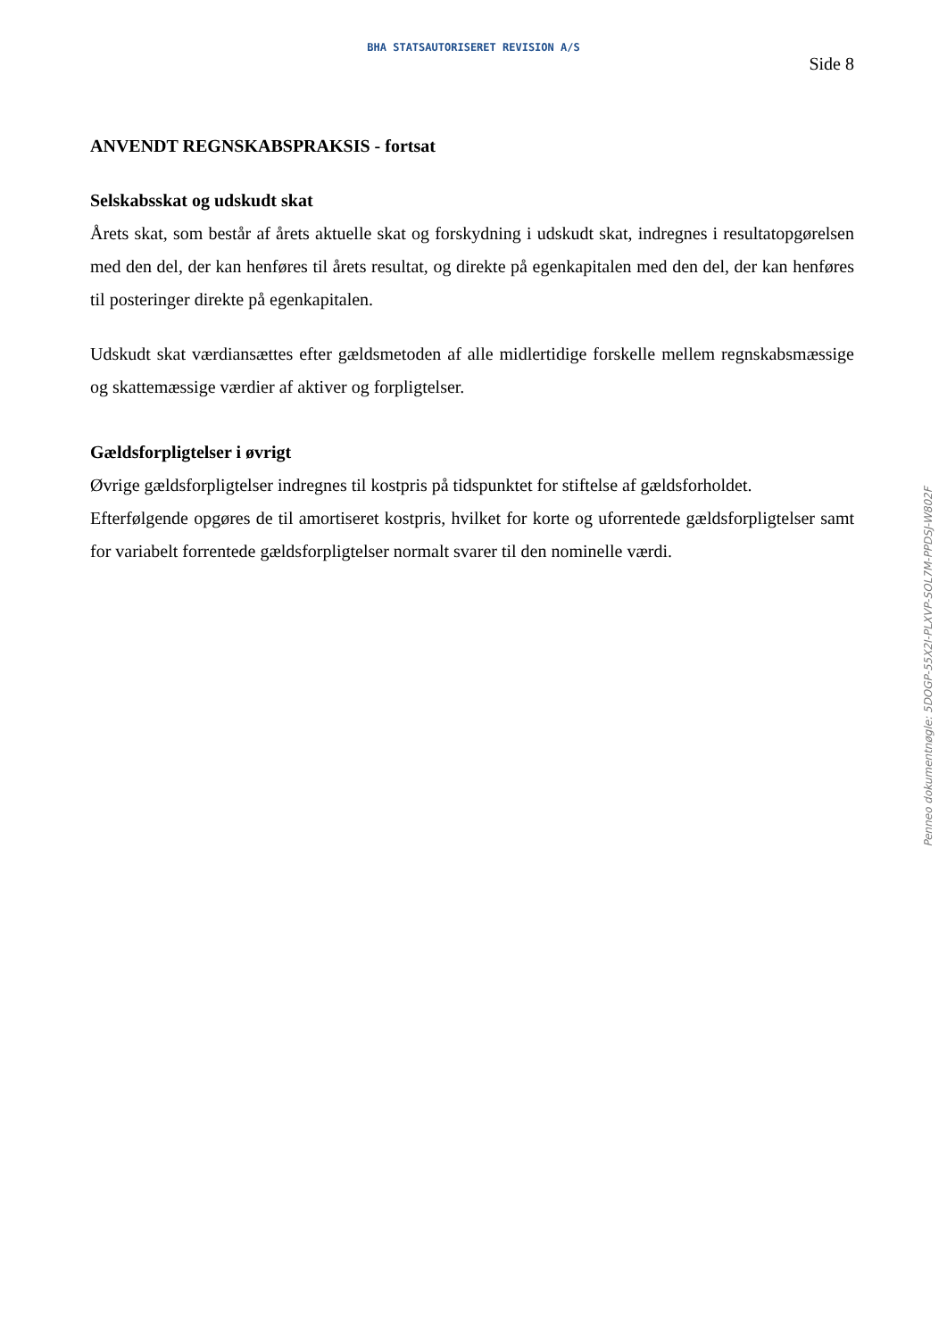BHA STATSAUTORISERET REVISION A/S
Side 8
ANVENDT REGNSKABSPRAKSIS - fortsat
Selskabsskat og udskudt skat
Årets skat, som består af årets aktuelle skat og forskydning i udskudt skat, indregnes i resultatopgørelsen med den del, der kan henføres til årets resultat, og direkte på egenkapitalen med den del, der kan henføres til posteringer direkte på egenkapitalen.
Udskudt skat værdiansættes efter gældsmetoden af alle midlertidige forskelle mellem regnskabsmæssige og skattemæssige værdier af aktiver og forpligtelser.
Gældsforpligtelser i øvrigt
Øvrige gældsforpligtelser indregnes til kostpris på tidspunktet for stiftelse af gældsforholdet.
Efterfølgende opgøres de til amortiseret kostpris, hvilket for korte og uforrentede gældsforpligtelser samt for variabelt forrentede gældsforpligtelser normalt svarer til den nominelle værdi.
Penneo dokumentnøgle: 5DOGP-55X2I-PLXVP-SOL7M-PPDSJ-W802F